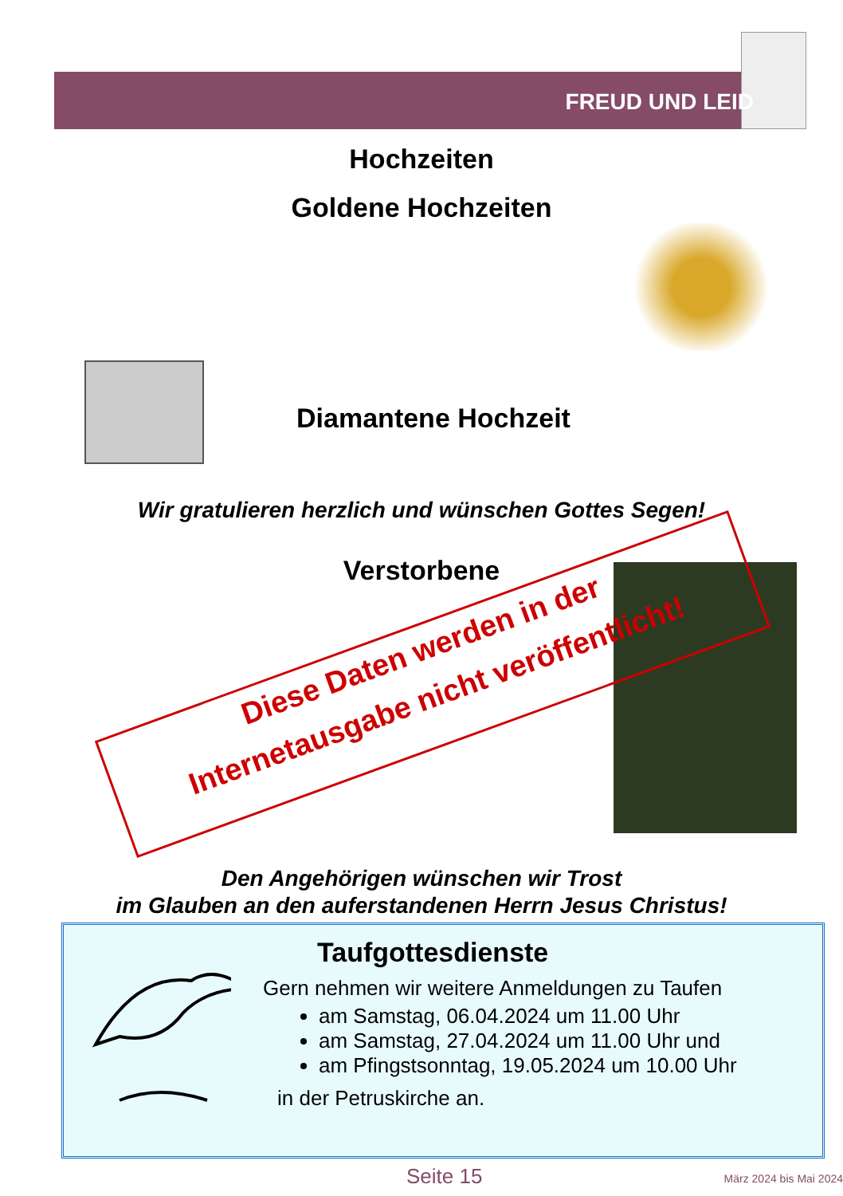FREUD UND LEID
Hochzeiten
Goldene Hochzeiten
Diamantene Hochzeit
Wir gratulieren herzlich und wünschen Gottes Segen!
Verstorbene
Diese Daten werden in der
Internetausgabe nicht veröffentlicht!
Den Angehörigen wünschen wir Trost
im Glauben an den auferstandenen Herrn Jesus Christus!
Taufgottesdienste
Gern nehmen wir weitere Anmeldungen zu Taufen
am Samstag, 06.04.2024 um 11.00 Uhr
am Samstag, 27.04.2024 um 11.00 Uhr und
am Pfingstsonntag, 19.05.2024 um 10.00 Uhr
in der Petruskirche an.
Seite 15 März 2024 bis Mai 2024